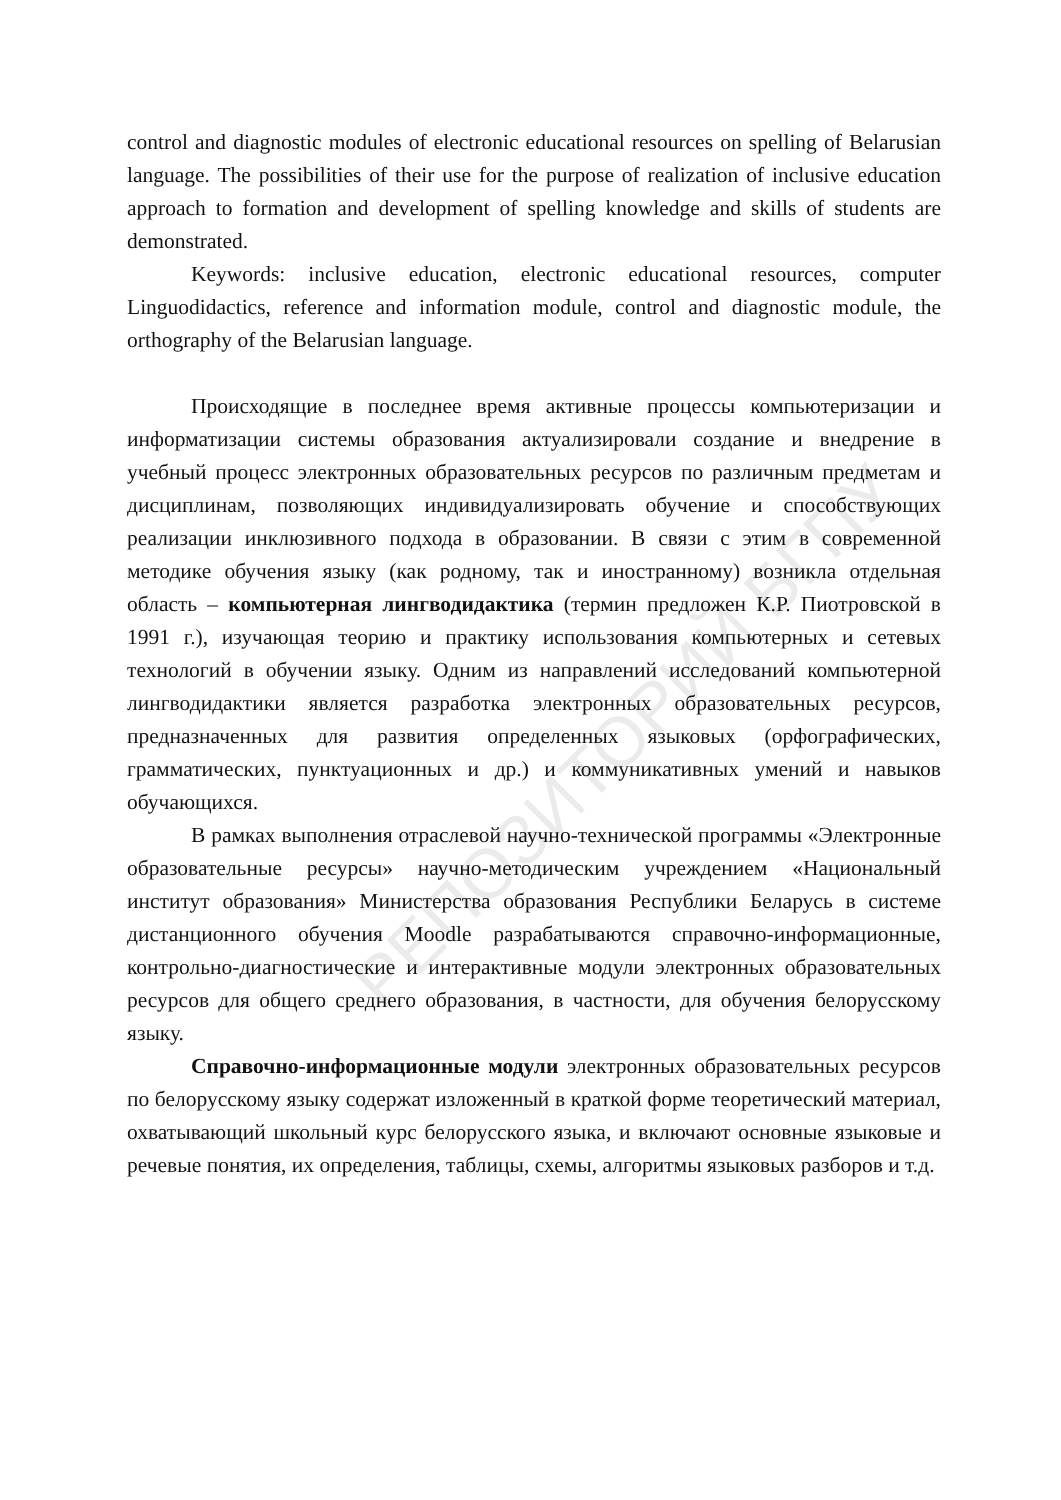control and diagnostic modules of electronic educational resources on spelling of Belarusian language. The possibilities of their use for the purpose of realization of inclusive education approach to formation and development of spelling knowledge and skills of students are demonstrated.
Keywords: inclusive education, electronic educational resources, computer Linguodidactics, reference and information module, control and diagnostic module, the orthography of the Belarusian language.
Происходящие в последнее время активные процессы компьютеризации и информатизации системы образования актуализировали создание и внедрение в учебный процесс электронных образовательных ресурсов по различным предметам и дисциплинам, позволяющих индивидуализировать обучение и способствующих реализации инклюзивного подхода в образовании. В связи с этим в современной методике обучения языку (как родному, так и иностранному) возникла отдельная область – компьютерная лингводидактика (термин предложен К.Р. Пиотровской в 1991 г.), изучающая теорию и практику использования компьютерных и сетевых технологий в обучении языку. Одним из направлений исследований компьютерной лингводидактики является разработка электронных образовательных ресурсов, предназначенных для развития определенных языковых (орфографических, грамматических, пунктуационных и др.) и коммуникативных умений и навыков обучающихся.
В рамках выполнения отраслевой научно-технической программы «Электронные образовательные ресурсы» научно-методическим учреждением «Национальный институт образования» Министерства образования Республики Беларусь в системе дистанционного обучения Moodle разрабатываются справочно-информационные, контрольно-диагностические и интерактивные модули электронных образовательных ресурсов для общего среднего образования, в частности, для обучения белорусскому языку.
Справочно-информационные модули электронных образовательных ресурсов по белорусскому языку содержат изложенный в краткой форме теоретический материал, охватывающий школьный курс белорусского языка, и включают основные языковые и речевые понятия, их определения, таблицы, схемы, алгоритмы языковых разборов и т.д.
РЕПОЗИТОРИЙ БГПУ